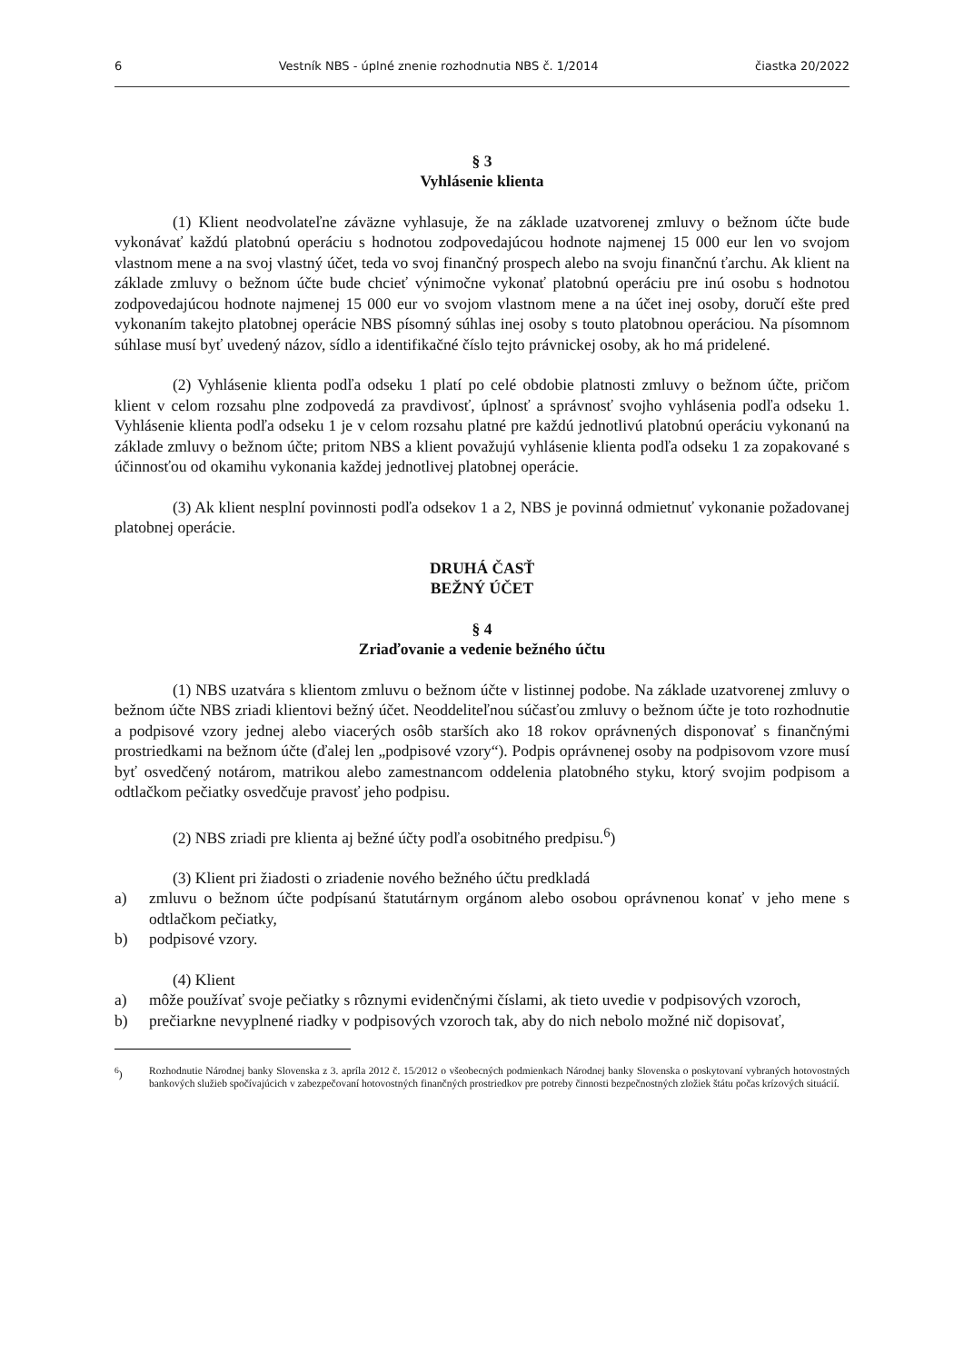6 Vestník NBS - úplné znenie rozhodnutia NBS č. 1/2014 čiastka 20/2022
§ 3
Vyhlásenie klienta
(1) Klient neodvolateľne záväzne vyhlasuje, že na základe uzatvorenej zmluvy o bežnom účte bude vykonávať každú platobnú operáciu s hodnotou zodpovedajúcou hodnote najmenej 15 000 eur len vo svojom vlastnom mene a na svoj vlastný účet, teda vo svoj finančný prospech alebo na svoju finančnú ťarchu. Ak klient na základe zmluvy o bežnom účte bude chcieť výnimočne vykonať platobnú operáciu pre inú osobu s hodnotou zodpovedajúcou hodnote najmenej 15 000 eur vo svojom vlastnom mene a na účet inej osoby, doručí ešte pred vykonaním takejto platobnej operácie NBS písomný súhlas inej osoby s touto platobnou operáciou. Na písomnom súhlase musí byť uvedený názov, sídlo a identifikačné číslo tejto právnickej osoby, ak ho má pridelené.
(2) Vyhlásenie klienta podľa odseku 1 platí po celé obdobie platnosti zmluvy o bežnom účte, pričom klient v celom rozsahu plne zodpovedá za pravdivosť, úplnosť a správnosť svojho vyhlásenia podľa odseku 1. Vyhlásenie klienta podľa odseku 1 je v celom rozsahu platné pre každú jednotlivú platobnú operáciu vykonanú na základe zmluvy o bežnom účte; pritom NBS a klient považujú vyhlásenie klienta podľa odseku 1 za zopakované s účinnosťou od okamihu vykonania každej jednotlivej platobnej operácie.
(3) Ak klient nesplní povinnosti podľa odsekov 1 a 2, NBS je povinná odmietnuť vykonanie požadovanej platobnej operácie.
DRUHÁ ČASŤ
BEŽNÝ ÚČET
§ 4
Zriaďovanie a vedenie bežného účtu
(1) NBS uzatvára s klientom zmluvu o bežnom účte v listinnej podobe. Na základe uzatvorenej zmluvy o bežnom účte NBS zriadi klientovi bežný účet. Neoddeliteľnou súčasťou zmluvy o bežnom účte je toto rozhodnutie a podpisové vzory jednej alebo viacerých osôb starších ako 18 rokov oprávnených disponovať s finančnými prostriedkami na bežnom účte (ďalej len „podpisové vzory“). Podpis oprávnenej osoby na podpisovom vzore musí byť osvedčený notárom, matrikou alebo zamestnancom oddelenia platobného styku, ktorý svojim podpisom a odtlačkom pečiatky osvedčuje pravosť jeho podpisu.
(2) NBS zriadi pre klienta aj bežné účty podľa osobitného predpisu.<sup>6</sup>)
(3) Klient pri žiadosti o zriadenie nového bežného účtu predkladá
a) zmluvu o bežnom účte podpísanú štatutárnym orgánom alebo osobou oprávnenou konať v jeho mene s odtlačkom pečiatky,
b) podpisové vzory.
(4) Klient
a) môže používať svoje pečiatky s rôznymi evidenčnými číslami, ak tieto uvedie v podpisových vzoroch,
b) prečiarkne nevyplnené riadky v podpisových vzoroch tak, aby do nich nebolo možné nič dopisovať,
<sup>6</sup>) Rozhodnutie Národnej banky Slovenska z 3. apríla 2012 č. 15/2012 o všeobecných podmienkach Národnej banky Slovenska o poskytovaní vybraných hotovostných bankových služieb spočívajúcich v zabezpečovaní hotovostných finančných prostriedkov pre potreby činnosti bezpečnostných zložiek štátu počas krízových situácií.